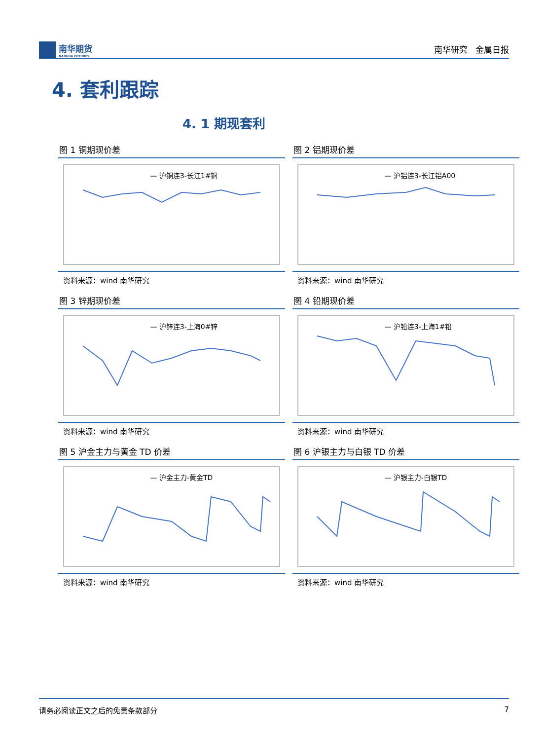南华期货
NANHUA FUTURES
南华研究 金属日报
4. 套利跟踪
4. 1 期现套利
图 1 铜期现价差
— 沪铜连3-长江1#铜
资料来源：wind 南华研究
图 2 铝期现价差
— 沪铝连3-长江铝A00
资料来源：wind 南华研究
图 3 锌期现价差
— 沪锌连3-上海0#锌
资料来源：wind 南华研究
图 4 铅期现价差
— 沪铅连3-上海1#铅
资料来源：wind 南华研究
图 5 沪金主力与黄金 TD 价差
— 沪金主力-黄金TD
资料来源：wind 南华研究
图 6 沪银主力与白银 TD 价差
— 沪银主力-白银TD
资料来源：wind 南华研究
请务必阅读正文之后的免责条款部分 7